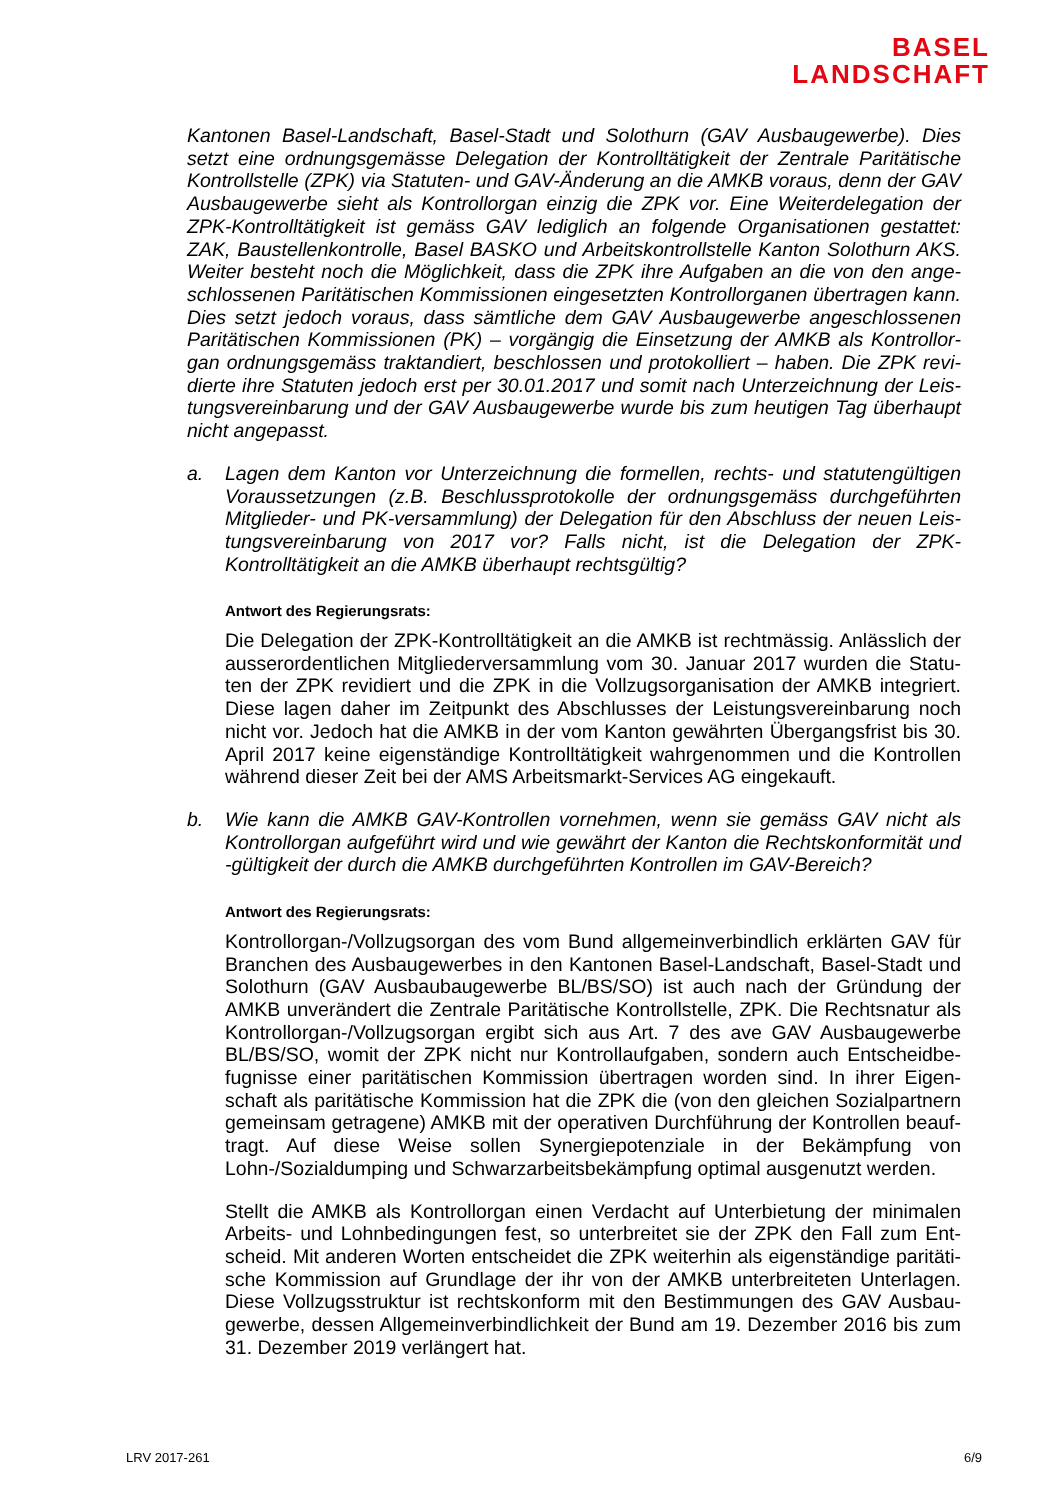BASEL
LANDSCHAFT
Kantonen Basel-Landschaft, Basel-Stadt und Solothurn (GAV Ausbaugewerbe). Dies setzt eine ordnungsgemässe Delegation der Kontrolltätigkeit der Zentrale Paritätische Kontrollstelle (ZPK) via Statuten- und GAV-Änderung an die AMKB voraus, denn der GAV Ausbaugewerbe sieht als Kontrollorgan einzig die ZPK vor. Eine Weiterdelegation der ZPK-Kontrolltätigkeit ist gemäss GAV lediglich an folgende Organisationen gestattet: ZAK, Baustellenkontrolle, Basel BASKO und Arbeitskontrollstelle Kanton Solothurn AKS. Weiter besteht noch die Möglichkeit, dass die ZPK ihre Aufgaben an die von den ange­schlossenen Paritätischen Kommissionen eingesetzten Kontrollorganen übertragen kann. Dies setzt jedoch voraus, dass sämtliche dem GAV Ausbaugewerbe angeschlossenen Paritätischen Kommissionen (PK) – vorgängig die Einsetzung der AMKB als Kontrollor­gan ordnungsgemäss traktandiert, beschlossen und protokolliert – haben. Die ZPK revi­dierte ihre Statuten jedoch erst per 30.01.2017 und somit nach Unterzeichnung der Leis­tungsvereinbarung und der GAV Ausbaugewerbe wurde bis zum heutigen Tag überhaupt nicht angepasst.
a. Lagen dem Kanton vor Unterzeichnung die formellen, rechts- und statutengültigen Voraussetzungen (z.B. Beschlussprotokolle der ordnungsgemäss durchgeführten Mitglieder- und PK-versammlung) der Delegation für den Abschluss der neuen Leis­tungsvereinbarung von 2017 vor? Falls nicht, ist die Delegation der ZPK-Kontrolltätigkeit an die AMKB überhaupt rechtsgültig?
Antwort des Regierungsrats:
Die Delegation der ZPK-Kontrolltätigkeit an die AMKB ist rechtmässig. Anlässlich der ausserordentlichen Mitgliederversammlung vom 30. Januar 2017 wurden die Statu­ten der ZPK revidiert und die ZPK in die Vollzugsorganisation der AMKB integriert. Diese lagen daher im Zeitpunkt des Abschlusses der Leistungsvereinbarung noch nicht vor. Jedoch hat die AMKB in der vom Kanton gewährten Übergangsfrist bis 30. April 2017 keine eigenständige Kontrolltätigkeit wahrgenommen und die Kontrollen während dieser Zeit bei der AMS Arbeitsmarkt-Services AG eingekauft.
b. Wie kann die AMKB GAV-Kontrollen vornehmen, wenn sie gemäss GAV nicht als Kontrollorgan aufgeführt wird und wie gewährt der Kanton die Rechtskonformität und -gültigkeit der durch die AMKB durchgeführten Kontrollen im GAV-Bereich?
Antwort des Regierungsrats:
Kontrollorgan-/Vollzugsorgan des vom Bund allgemeinverbindlich erklärten GAV für Branchen des Ausbaugewerbes in den Kantonen Basel-Landschaft, Basel-Stadt und Solothurn (GAV Ausbaubaugewerbe BL/BS/SO) ist auch nach der Gründung der AMKB unverändert die Zentrale Paritätische Kontrollstelle, ZPK. Die Rechtsnatur als Kontrollorgan-/Vollzugsorgan ergibt sich aus Art. 7 des ave GAV Ausbaugewerbe BL/BS/SO, womit der ZPK nicht nur Kontrollaufgaben, sondern auch Entscheidbe­fugnisse einer paritätischen Kommission übertragen worden sind. In ihrer Eigen­schaft als paritätische Kommission hat die ZPK die (von den gleichen Sozialpartnern gemeinsam getragene) AMKB mit der operativen Durchführung der Kontrollen beauf­tragt. Auf diese Weise sollen Synergiepotenziale in der Bekämpfung von Lohn-/Sozialdumping und Schwarzarbeitsbekämpfung optimal ausgenutzt werden.
Stellt die AMKB als Kontrollorgan einen Verdacht auf Unterbietung der minimalen Arbeits- und Lohnbedingungen fest, so unterbreitet sie der ZPK den Fall zum Ent­scheid. Mit anderen Worten entscheidet die ZPK weiterhin als eigenständige paritäti­sche Kommission auf Grundlage der ihr von der AMKB unterbreiteten Unterlagen. Diese Vollzugsstruktur ist rechtskonform mit den Bestimmungen des GAV Ausbau­gewerbe, dessen Allgemeinverbindlichkeit der Bund am 19. Dezember 2016 bis zum 31. Dezember 2019 verlängert hat.
LRV 2017-261 6/9